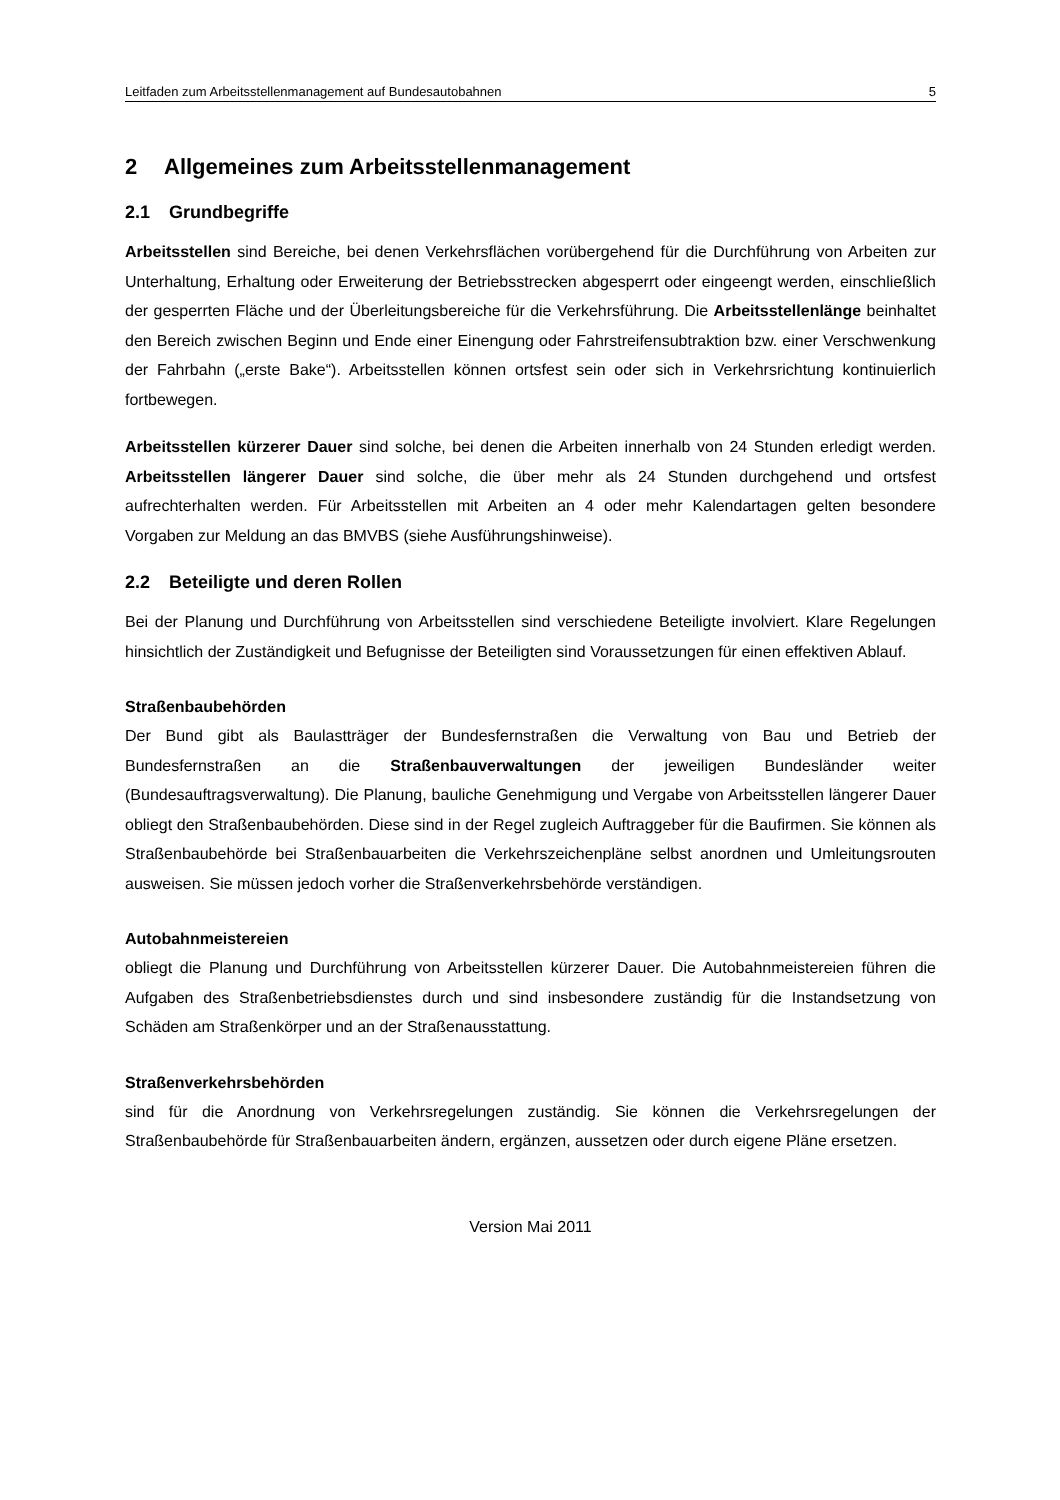Leitfaden zum Arbeitsstellenmanagement auf Bundesautobahnen 5
2 Allgemeines zum Arbeitsstellenmanagement
2.1 Grundbegriffe
Arbeitsstellen sind Bereiche, bei denen Verkehrsflächen vorübergehend für die Durchführung von Arbeiten zur Unterhaltung, Erhaltung oder Erweiterung der Betriebsstrecken abgesperrt oder eingeengt werden, einschließlich der gesperrten Fläche und der Überleitungsbereiche für die Verkehrsführung. Die Arbeitsstellenlänge beinhaltet den Bereich zwischen Beginn und Ende einer Einengung oder Fahrstreifensubtraktion bzw. einer Verschwenkung der Fahrbahn („erste Bake“). Arbeitsstellen können ortsfest sein oder sich in Verkehrsrichtung kontinuierlich fortbewegen.
Arbeitsstellen kürzerer Dauer sind solche, bei denen die Arbeiten innerhalb von 24 Stunden erledigt werden. Arbeitsstellen längerer Dauer sind solche, die über mehr als 24 Stunden durchgehend und ortsfest aufrechterhalten werden. Für Arbeitsstellen mit Arbeiten an 4 oder mehr Kalendartagen gelten besondere Vorgaben zur Meldung an das BMVBS (siehe Ausführungshinweise).
2.2 Beteiligte und deren Rollen
Bei der Planung und Durchführung von Arbeitsstellen sind verschiedene Beteiligte involviert. Klare Regelungen hinsichtlich der Zuständigkeit und Befugnisse der Beteiligten sind Voraussetzungen für einen effektiven Ablauf.
Straßenbaubehörden
Der Bund gibt als Baulastträger der Bundesfernstraßen die Verwaltung von Bau und Betrieb der Bundesfernstraßen an die Straßenbauverwaltungen der jeweiligen Bundesländer weiter (Bundesauftragsverwaltung). Die Planung, bauliche Genehmigung und Vergabe von Arbeitsstellen längerer Dauer obliegt den Straßenbaubehörden. Diese sind in der Regel zugleich Auftraggeber für die Baufirmen. Sie können als Straßenbaubehörde bei Straßenbauarbeiten die Verkehrszeichenpläne selbst anordnen und Umleitungsrouten ausweisen. Sie müssen jedoch vorher die Straßenverkehrsbehörde verständigen.
Autobahnmeistereien
obliegt die Planung und Durchführung von Arbeitsstellen kürzerer Dauer. Die Autobahnmeistereien führen die Aufgaben des Straßenbetriebsdienstes durch und sind insbesondere zuständig für die Instandsetzung von Schäden am Straßenkörper und an der Straßenausstattung.
Straßenverkehrsbehörden
sind für die Anordnung von Verkehrsregelungen zuständig. Sie können die Verkehrsregelungen der Straßenbaubehörde für Straßenbauarbeiten ändern, ergänzen, aussetzen oder durch eigene Pläne ersetzen.
Version Mai 2011